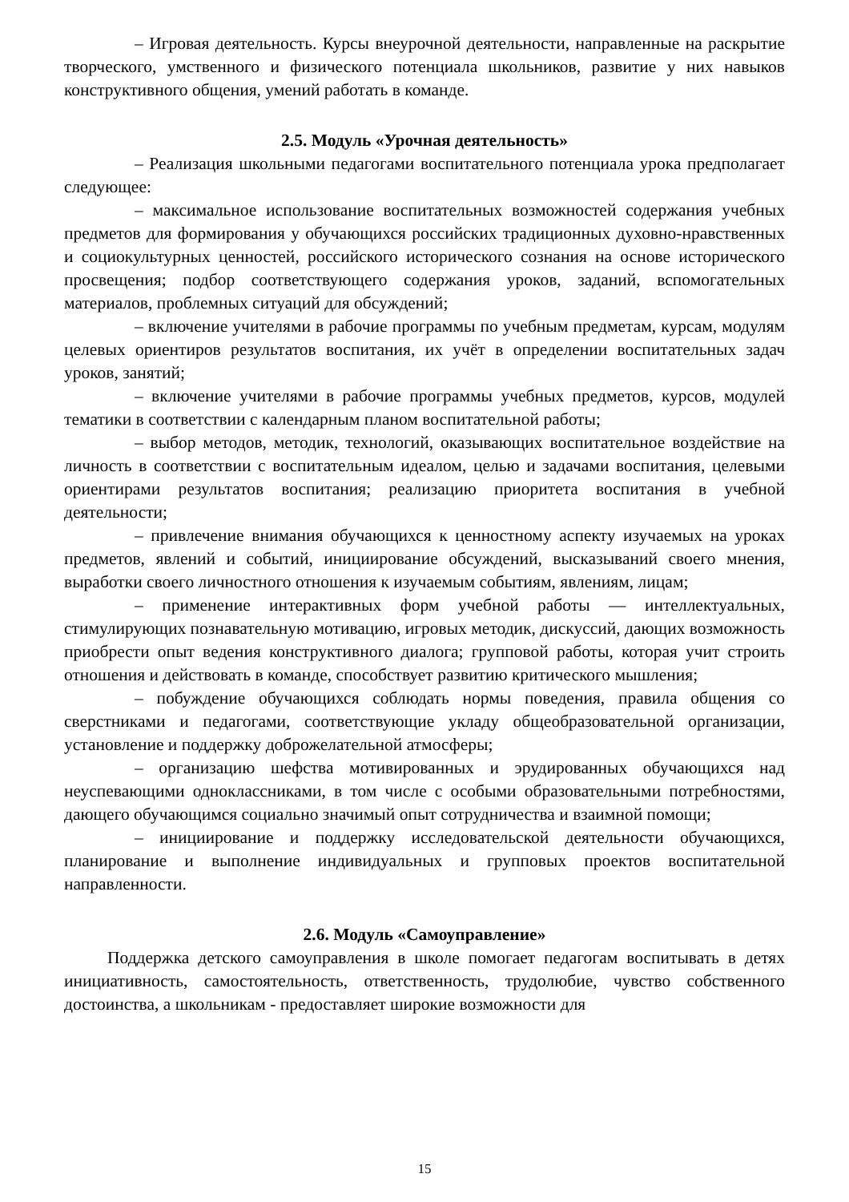– Игровая деятельность. Курсы внеурочной деятельности, направленные на раскрытие творческого, умственного и физического потенциала школьников, развитие у них навыков конструктивного общения, умений работать в команде.
2.5. Модуль «Урочная деятельность»
– Реализация школьными педагогами воспитательного потенциала урока предполагает следующее:
– максимальное использование воспитательных возможностей содержания учебных предметов для формирования у обучающихся российских традиционных духовно-нравственных и социокультурных ценностей, российского исторического сознания на основе исторического просвещения; подбор соответствующего содержания уроков, заданий, вспомогательных материалов, проблемных ситуаций для обсуждений;
– включение учителями в рабочие программы по учебным предметам, курсам, модулям целевых ориентиров результатов воспитания, их учёт в определении воспитательных задач уроков, занятий;
– включение учителями в рабочие программы учебных предметов, курсов, модулей тематики в соответствии с календарным планом воспитательной работы;
– выбор методов, методик, технологий, оказывающих воспитательное воздействие на личность в соответствии с воспитательным идеалом, целью и задачами воспитания, целевыми ориентирами результатов воспитания; реализацию приоритета воспитания в учебной деятельности;
– привлечение внимания обучающихся к ценностному аспекту изучаемых на уроках предметов, явлений и событий, инициирование обсуждений, высказываний своего мнения, выработки своего личностного отношения к изучаемым событиям, явлениям, лицам;
– применение интерактивных форм учебной работы — интеллектуальных, стимулирующих познавательную мотивацию, игровых методик, дискуссий, дающих возможность приобрести опыт ведения конструктивного диалога; групповой работы, которая учит строить отношения и действовать в команде, способствует развитию критического мышления;
– побуждение обучающихся соблюдать нормы поведения, правила общения со сверстниками и педагогами, соответствующие укладу общеобразовательной организации, установление и поддержку доброжелательной атмосферы;
– организацию шефства мотивированных и эрудированных обучающихся над неуспевающими одноклассниками, в том числе с особыми образовательными потребностями, дающего обучающимся социально значимый опыт сотрудничества и взаимной помощи;
– инициирование и поддержку исследовательской деятельности обучающихся, планирование и выполнение индивидуальных и групповых проектов воспитательной направленности.
2.6. Модуль «Самоуправление»
Поддержка детского самоуправления в школе помогает педагогам воспитывать в детях инициативность, самостоятельность, ответственность, трудолюбие, чувство собственного достоинства, а школьникам - предоставляет широкие возможности для
15